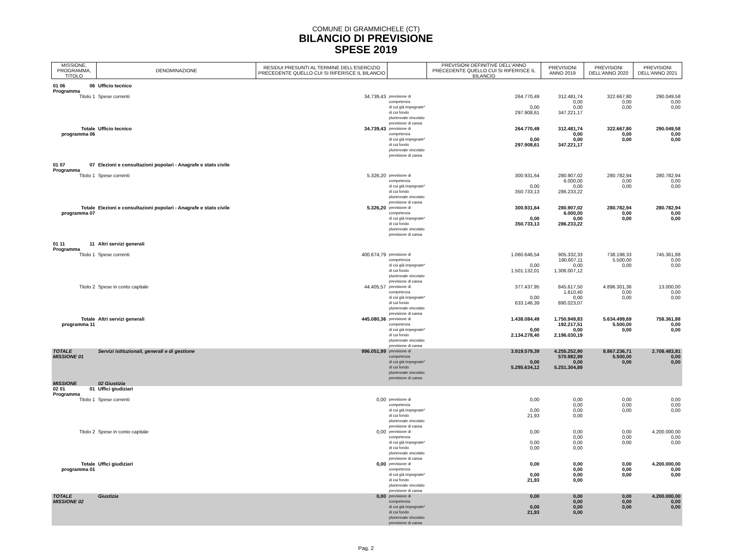COMUNE DI GRAMMICHELE (CT)
BILANCIO DI PREVISIONE
SPESE 2019
| MISSIONE, PROGRAMMA, TITOLO | | DENOMINAZIONE | RESIDUI PRESUNTI AL TERMINE DELL'ESERCIZIO PRECEDENTE QUELLO CUI SI RIFERISCE IL BILANCIO | | PREVISIONI DEFINITIVE DELL'ANNO PRECEDENTE QUELLO CUI SI RIFERISCE IL BILANCIO | PREVISIONI ANNO 2019 | PREVISIONI DELL'ANNO 2020 | PREVISIONI DELL'ANNO 2021 |
| --- | --- | --- | --- | --- | --- | --- | --- | --- |
| 01 06 Programma | 06 | Ufficio tecnico | | | | | | |
| Titolo 1 | | Spese correnti | 34.739,43 | previsione di competenza di cui già impegnate* di cui fondo pluriennale vincolato previsione di cassa | 264.770,49 0,00 297.908,61 | 312.481,74 0,00 0,00 347.221,17 | 322.667,80 0,00 0,00 | 290.049,58 0,00 0,00 |
| Totale programma 06 | | Ufficio tecnico | 34.739,43 | previsione di competenza di cui già impegnate* di cui fondo pluriennale vincolato previsione di cassa | 264.770,49 0,00 297.908,61 | 312.481,74 0,00 0,00 347.221,17 | 322.667,80 0,00 0,00 | 290.049,58 0,00 0,00 |
| 01 07 Programma | 07 | Elezioni e consultazioni popolari - Anagrafe e stato civile | | | | | | |
| Titolo 1 | | Spese correnti | 5.326,20 | previsione di competenza di cui già impegnate* di cui fondo pluriennale vincolato previsione di cassa | 300.931,64 0,00 350.733,13 | 280.907,02 6.000,00 0,00 286.233,22 | 280.782,94 0,00 0,00 | 280.782,94 0,00 0,00 |
| Totale programma 07 | | Elezioni e consultazioni popolari - Anagrafe e stato civile | 5.326,20 | previsione di competenza di cui già impegnate* di cui fondo pluriennale vincolato previsione di cassa | 300.931,64 0,00 350.733,13 | 280.907,02 6.000,00 0,00 286.233,22 | 280.782,94 0,00 0,00 | 280.782,94 0,00 0,00 |
| 01 11 Programma | 11 | Altri servizi generali | | | | | | |
| Titolo 1 | | Spese correnti | 400.674,79 | previsione di competenza di cui già impegnate* di cui fondo pluriennale vincolato previsione di cassa | 1.060.646,54 0,00 1.501.132,01 | 905.332,33 190.607,11 0,00 1.306.007,12 | 738.198,33 5.500,00 0,00 | 745.361,88 0,00 0,00 |
| Titolo 2 | | Spese in conto capitale | 44.405,57 | previsione di competenza di cui già impegnate* di cui fondo pluriennale vincolato previsione di cassa | 377.437,95 0,00 633.146,39 | 845.617,50 1.610,40 0,00 890.023,07 | 4.896.301,36 0,00 0,00 | 13.000,00 0,00 0,00 |
| Totale programma 11 | | Altri servizi generali | 445.080,36 | previsione di competenza di cui già impegnate* di cui fondo pluriennale vincolato previsione di cassa | 1.438.084,49 0,00 2.134.278,40 | 1.750.949,83 192.217,51 0,00 2.196.030,19 | 5.634.499,69 5.500,00 0,00 | 758.361,88 0,00 0,00 |
| TOTALE MISSIONE 01 | | Servizi istituzionali, generali e di gestione | 996.051,99 | previsione di competenza di cui già impegnate* di cui fondo pluriennale vincolato previsione di cassa | 3.919.579,39 0,00 5.295.634,12 | 4.255.252,90 570.982,99 0,00 5.251.304,89 | 8.867.236,71 5.500,00 0,00 | 2.708.483,81 0,00 0,00 |
| MISSIONE | | 02 Giustizia | | | | | | |
| 02 01 Programma | 01 | Uffici giudiziari | | | | | | |
| Titolo 1 | | Spese correnti | 0,00 | previsione di competenza di cui già impegnate* di cui fondo pluriennale vincolato previsione di cassa | 0,00 0,00 21,93 | 0,00 0,00 0,00 0,00 | 0,00 0,00 0,00 | 0,00 0,00 0,00 |
| Titolo 2 | | Spese in conto capitale | 0,00 | previsione di competenza di cui già impegnate* di cui fondo pluriennale vincolato previsione di cassa | 0,00 0,00 0,00 | 0,00 0,00 0,00 0,00 | 0,00 0,00 0,00 | 4.200.000,00 0,00 0,00 |
| Totale programma 01 | | Uffici giudiziari | 0,00 | previsione di competenza di cui già impegnate* di cui fondo pluriennale vincolato previsione di cassa | 0,00 0,00 21,93 | 0,00 0,00 0,00 0,00 | 0,00 0,00 0,00 | 4.200.000,00 0,00 0,00 |
| TOTALE MISSIONE 02 | | Giustizia | 0,00 | previsione di competenza di cui già impegnate* di cui fondo pluriennale vincolato previsione di cassa | 0,00 0,00 21,93 | 0,00 0,00 0,00 0,00 | 0,00 0,00 0,00 | 4.200.000,00 0,00 0,00 |
Pag. 2